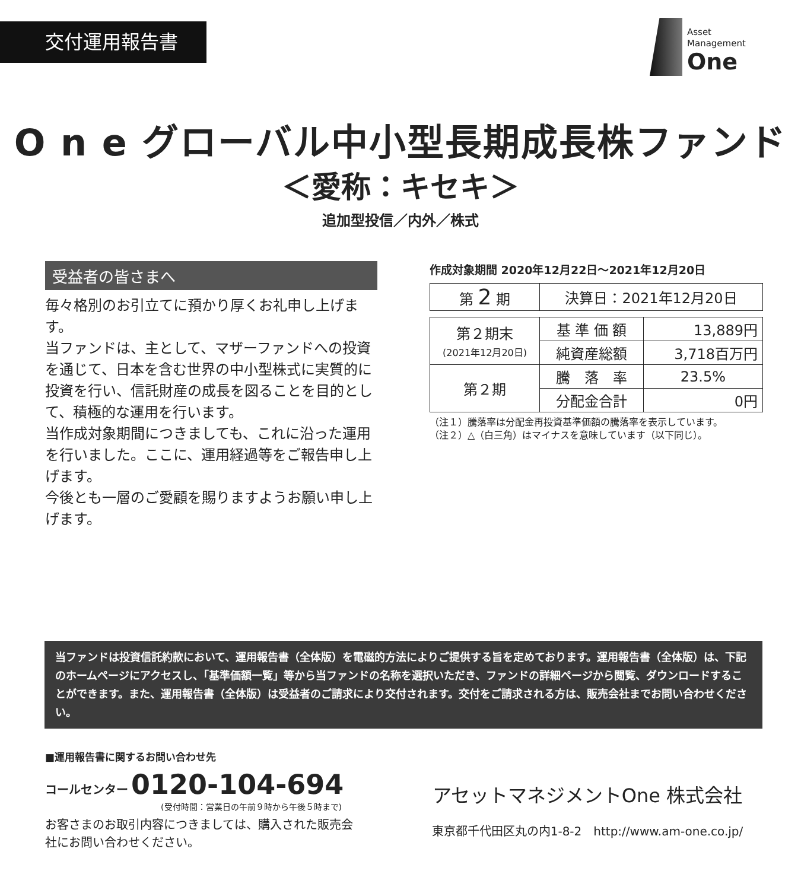交付運用報告書
Asset
Management
One
O n e グローバル中小型長期成長株ファンド
＜愛称：キセキ＞
追加型投信／内外／株式
受益者の皆さまへ
毎々格別のお引立てに預かり厚くお礼申し上げます。
当ファンドは、主として、マザーファンドへの投資を通じて、日本を含む世界の中小型株式に実質的に投資を行い、信託財産の成長を図ることを目的として、積極的な運用を行います。
当作成対象期間につきましても、これに沿った運用を行いました。ここに、運用経過等をご報告申し上げます。
今後とも一層のご愛顧を賜りますようお願い申し上げます。
作成対象期間 2020年12月22日～2021年12月20日
| 第 2 期 | 決算日：2021年12月20日 |
| 第２期末 (2021年12月20日) | 基 準 価 額 | 13,889円 |
| | 純資産総額 | 3,718百万円 |
| 第２期 | 騰 落 率 | 23.5% |
| | 分配金合計 | 0円 |
（注１）騰落率は分配金再投資基準価額の騰落率を表示しています。
（注２）△（白三角）はマイナスを意味しています（以下同じ）。
当ファンドは投資信託約款において、運用報告書（全体版）を電磁的方法によりご提供する旨を定めております。運用報告書（全体版）は、下記のホームページにアクセスし、「基準価額一覧」等から当ファンドの名称を選択いただき、ファンドの詳細ページから閲覧、ダウンロードすることができます。また、運用報告書（全体版）は受益者のご請求により交付されます。交付をご請求される方は、販売会社までお問い合わせください。
■運用報告書に関するお問い合わせ先
コールセンター 0120-104-694
(受付時間：営業日の午前９時から午後５時まで)
お客さまのお取引内容につきましては、購入された販売会社にお問い合わせください。
アセットマネジメントOne 株式会社
東京都千代田区丸の内1-8-2　http://www.am-one.co.jp/